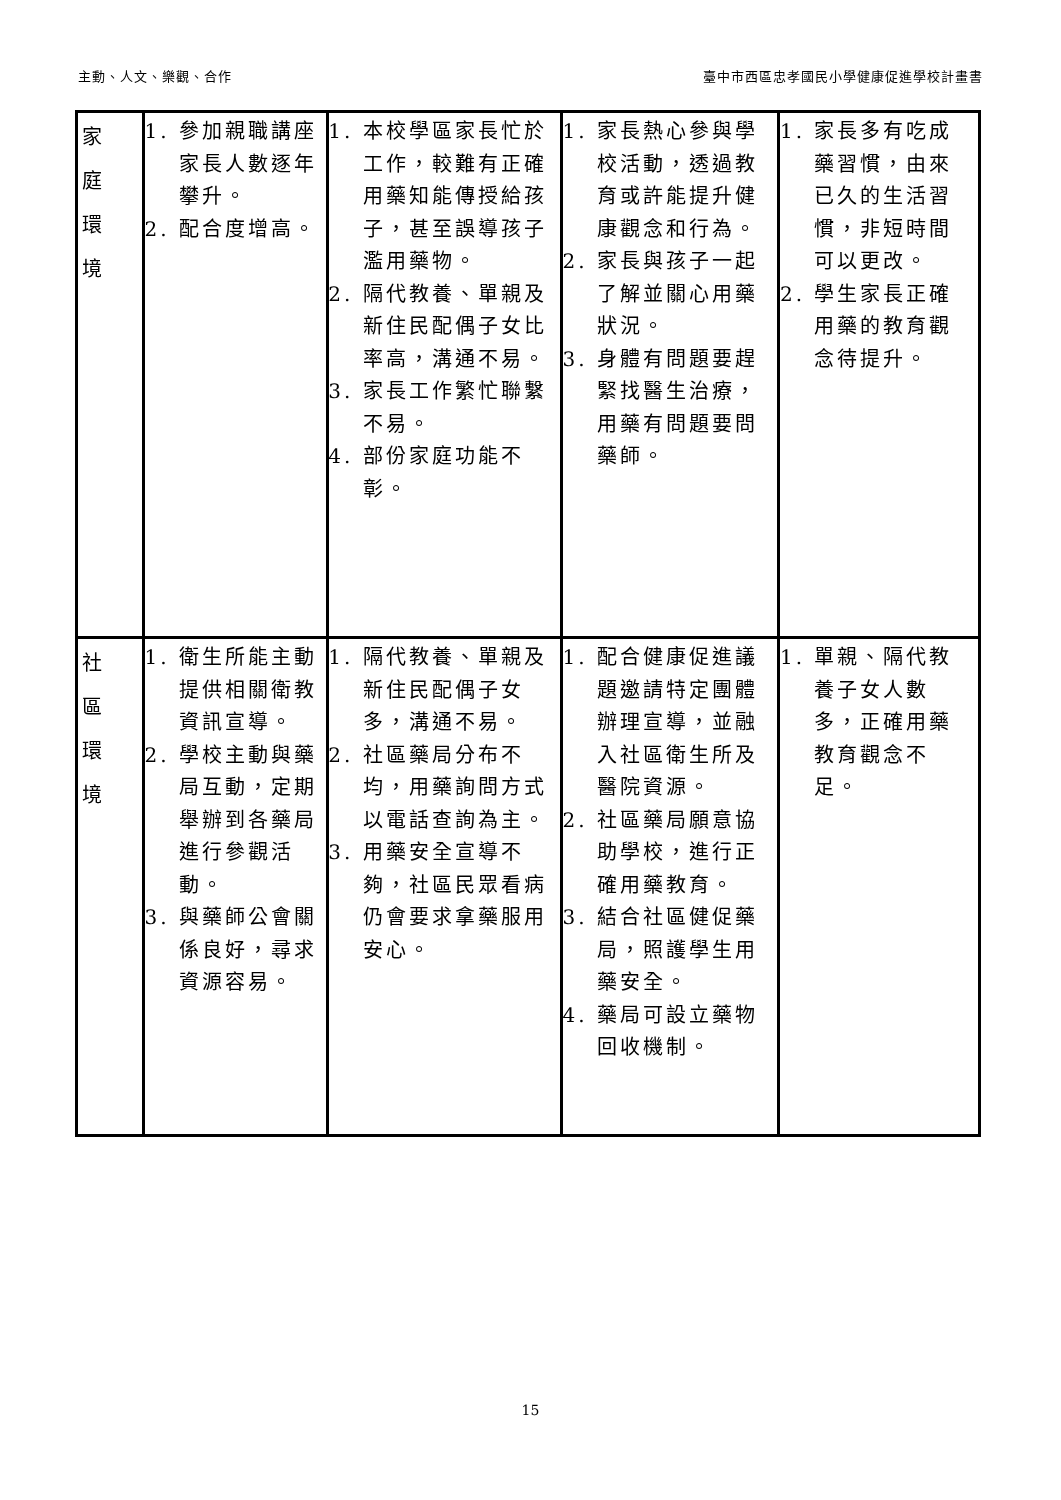主動、人文、樂觀、合作 臺中市西區忠孝國民小學健康促進學校計畫書
| 家 庭 環 境 | 1. 參加親職講座家長人數逐年攀升。 2. 配合度增高。 | 1. 本校學區家長忙於工作，較難有正確用藥知能傳授給孩子，甚至誤導孩子濫用藥物。 2. 隔代教養、單親及新住民配偶子女比率高，溝通不易。 3. 家長工作繁忙聯繫不易。 4. 部份家庭功能不彰。 | 1. 家長熱心參與學校活動，透過教育或許能提升健康觀念和行為。 2. 家長與孩子一起了解並關心用藥狀況。 3. 身體有問題要趕緊找醫生治療，用藥有問題要問藥師。 | 1. 家長多有吃成藥習慣，由來已久的生活習慣，非短時間可以更改。 2. 學生家長正確用藥的教育觀念待提升。 |
| 社 區 環 境 | 1. 衛生所能主動提供相關衛教資訊宣導。 2. 學校主動與藥局互動，定期舉辦到各藥局進行參觀活動。 3. 與藥師公會關係良好，尋求資源容易。 | 1. 隔代教養、單親及新住民配偶子女多，溝通不易。 2. 社區藥局分布不均，用藥詢問方式以電話查詢為主。 3. 用藥安全宣導不夠，社區民眾看病仍會要求拿藥服用安心。 | 1. 配合健康促進議題邀請特定團體辦理宣導，並融入社區衛生所及醫院資源。 2. 社區藥局願意協助學校，進行正確用藥教育。 3. 結合社區健促藥局，照護學生用藥安全。 4. 藥局可設立藥物回收機制。 | 1. 單親、隔代教養子女人數多，正確用藥教育觀念不足。 |
15